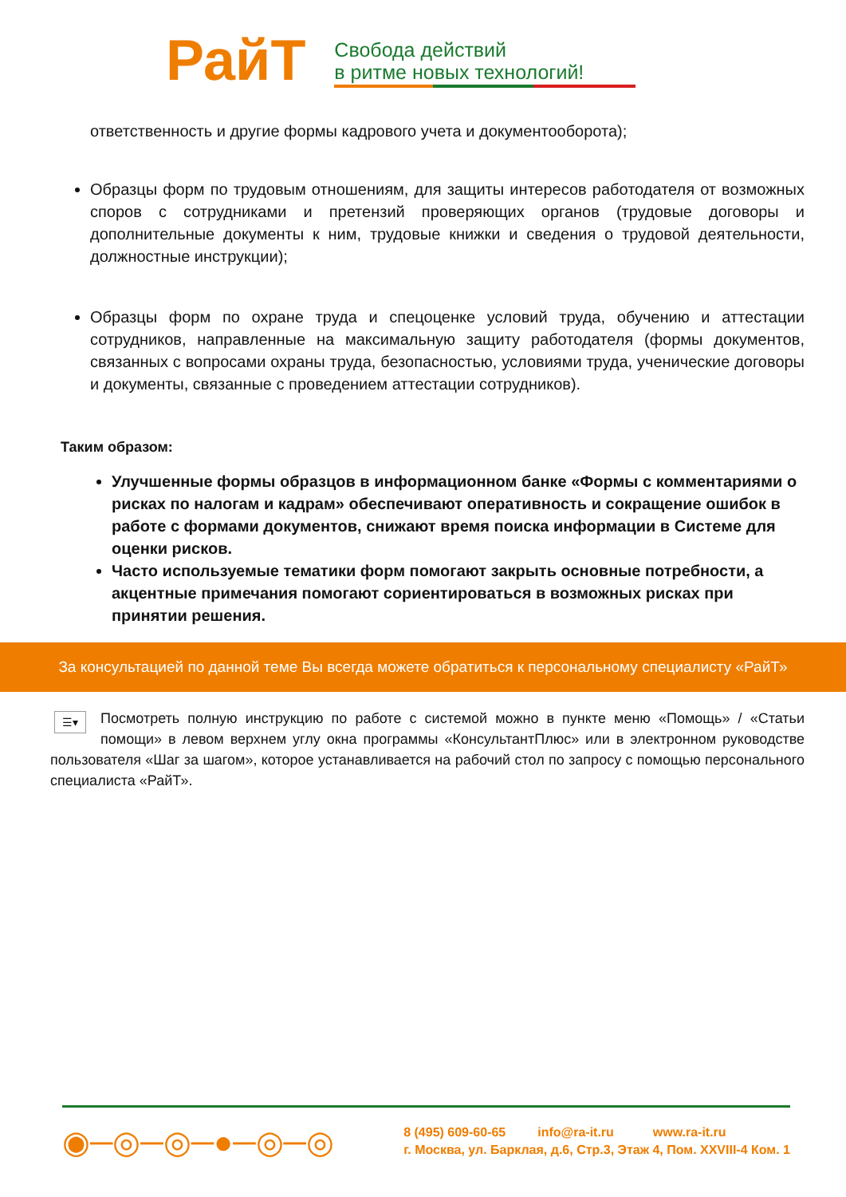РайТ
Свобода действий
в ритме новых технологий!
ответственность и другие формы кадрового учета и документооборота);
Образцы форм по трудовым отношениям, для защиты интересов работодателя от возможных споров с сотрудниками и претензий проверяющих органов (трудовые договоры и дополнительные документы к ним, трудовые книжки и сведения о трудовой деятельности, должностные инструкции);
Образцы форм по охране труда и спецоценке условий труда, обучению и аттестации сотрудников, направленные на максимальную защиту работодателя (формы документов, связанных с вопросами охраны труда, безопасностью, условиями труда, ученические договоры и документы, связанные с проведением аттестации сотрудников).
Таким образом:
Улучшенные формы образцов в информационном банке «Формы с комментариями о рисках по налогам и кадрам» обеспечивают оперативность и сокращение ошибок в работе с формами документов, снижают время поиска информации в Системе для оценки рисков.
Часто используемые тематики форм помогают закрыть основные потребности, а акцентные примечания помогают сориентироваться в возможных рисках при принятии решения.
За консультацией по данной теме Вы всегда можете обратиться к персональному специалисту «РайТ»
☰▾ Посмотреть полную инструкцию по работе с системой можно в пункте меню «Помощь» / «Статьи помощи» в левом верхнем углу окна программы «КонсультантПлюс» или в электронном руководстве пользователя «Шаг за шагом», которое устанавливается на рабочий стол по запросу с помощью персонального специалиста «РайТ».
◉─◎─◎─●─◎─◎
8 (495) 609-60-65 info@ra-it.ru www.ra-it.ru
г. Москва, ул. Барклая, д.6, Стр.3, Этаж 4, Пом. XXVIII-4 Ком. 1